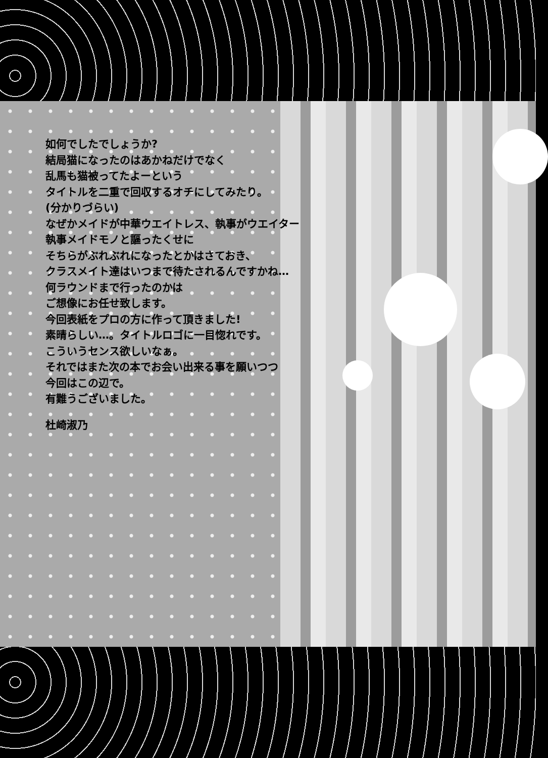如何でしたでしょうか?
結局猫になったのはあかねだけでなく
乱馬も猫被ってたよーという
タイトルを二重で回収するオチにしてみたり。
(分かりづらい)
なぜかメイドが中華ウエイトレス、執事がウエイター
執事メイドモノと謳ったくせに
そちらがぶれぶれになったとかはさておき、
クラスメイト達はいつまで待たされるんですかね…
何ラウンドまで行ったのかは
ご想像にお任せ致します。
今回表紙をプロの方に作って頂きました!
素晴らしい…。タイトルロゴに一目惚れです。
こういうセンス欲しいなぁ。
それではまた次の本でお会い出来る事を願いつつ
今回はこの辺で。
有難うございました。
杜崎淑乃